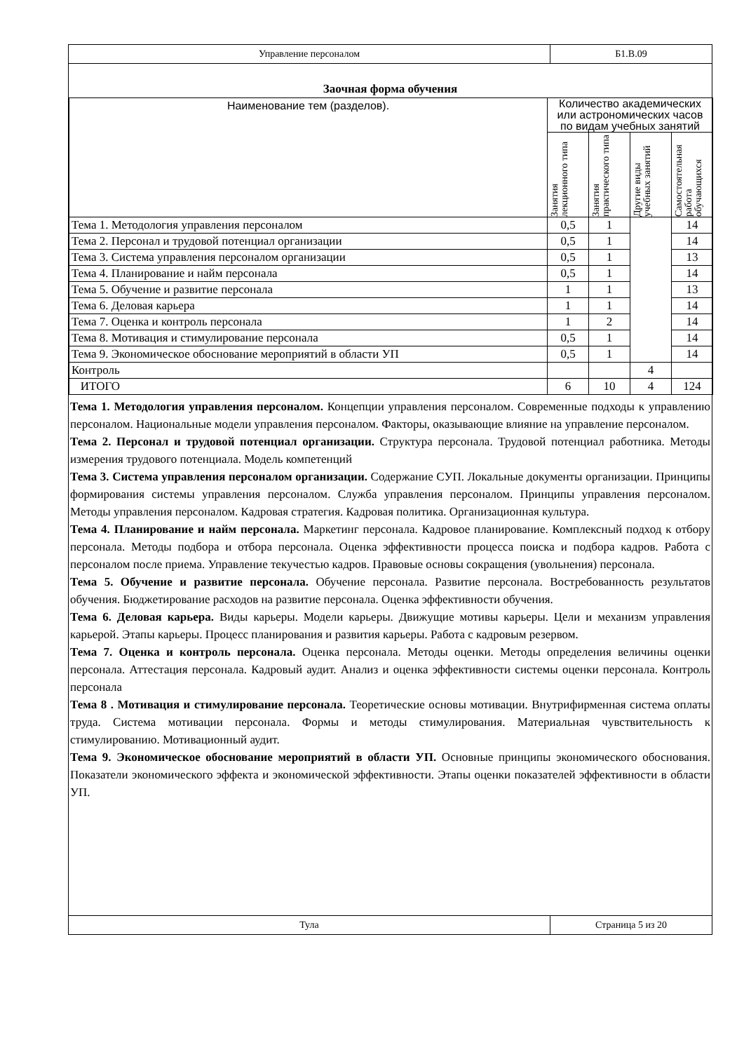Управление персоналом Б1.В.09
Заочная форма обучения
| Наименование тем (разделов). | Количество академических или астрономических часов по видам учебных занятий | | | |
| --- | --- | --- | --- | --- |
| | Занятия лекционного типа | Занятия практического типа | Другие виды учебных занятий | Самостоятельная работа обучающихся |
| Тема 1. Методология управления персоналом | 0,5 | 1 | | 14 |
| Тема 2. Персонал и трудовой потенциал организации | 0,5 | 1 | | 14 |
| Тема 3. Система управления персоналом организации | 0,5 | 1 | | 13 |
| Тема 4. Планирование и найм персонала | 0,5 | 1 | | 14 |
| Тема 5. Обучение и развитие персонала | 1 | 1 | | 13 |
| Тема 6. Деловая карьера | 1 | 1 | | 14 |
| Тема 7. Оценка и контроль персонала | 1 | 2 | | 14 |
| Тема 8. Мотивация и стимулирование персонала | 0,5 | 1 | | 14 |
| Тема 9. Экономическое обоснование мероприятий в области УП | 0,5 | 1 | | 14 |
| Контроль | | | 4 | |
| ИТОГО | 6 | 10 | 4 | 124 |
Тема 1. Методология управления персоналом. Концепции управления персоналом. Современные подходы к управлению персоналом. Национальные модели управления персоналом. Факторы, оказывающие влияние на управление персоналом.
Тема 2. Персонал и трудовой потенциал организации. Структура персонала. Трудовой потенциал работника. Методы измерения трудового потенциала. Модель компетенций
Тема 3. Система управления персоналом организации. Содержание СУП. Локальные документы организации. Принципы формирования системы управления персоналом. Служба управления персоналом. Принципы управления персоналом. Методы управления персоналом. Кадровая стратегия. Кадровая политика. Организационная культура.
Тема 4. Планирование и найм персонала. Маркетинг персонала. Кадровое планирование. Комплексный подход к отбору персонала. Методы подбора и отбора персонала. Оценка эффективности процесса поиска и подбора кадров. Работа с персоналом после приема. Управление текучестью кадров. Правовые основы сокращения (увольнения) персонала.
Тема 5. Обучение и развитие персонала. Обучение персонала. Развитие персонала. Востребованность результатов обучения. Бюджетирование расходов на развитие персонала. Оценка эффективности обучения.
Тема 6. Деловая карьера. Виды карьеры. Модели карьеры. Движущие мотивы карьеры. Цели и механизм управления карьерой. Этапы карьеры. Процесс планирования и развития карьеры. Работа с кадровым резервом.
Тема 7. Оценка и контроль персонала. Оценка персонала. Методы оценки. Методы определения величины оценки персонала. Аттестация персонала. Кадровый аудит. Анализ и оценка эффективности системы оценки персонала. Контроль персонала
Тема 8 . Мотивация и стимулирование персонала. Теоретические основы мотивации. Внутрифирменная система оплаты труда. Система мотивации персонала. Формы и методы стимулирования. Материальная чувствительность к стимулированию. Мотивационный аудит.
Тема 9. Экономическое обоснование мероприятий в области УП. Основные принципы экономического обоснования. Показатели экономического эффекта и экономической эффективности. Этапы оценки показателей эффективности в области УП.
Тула Страница 5 из 20